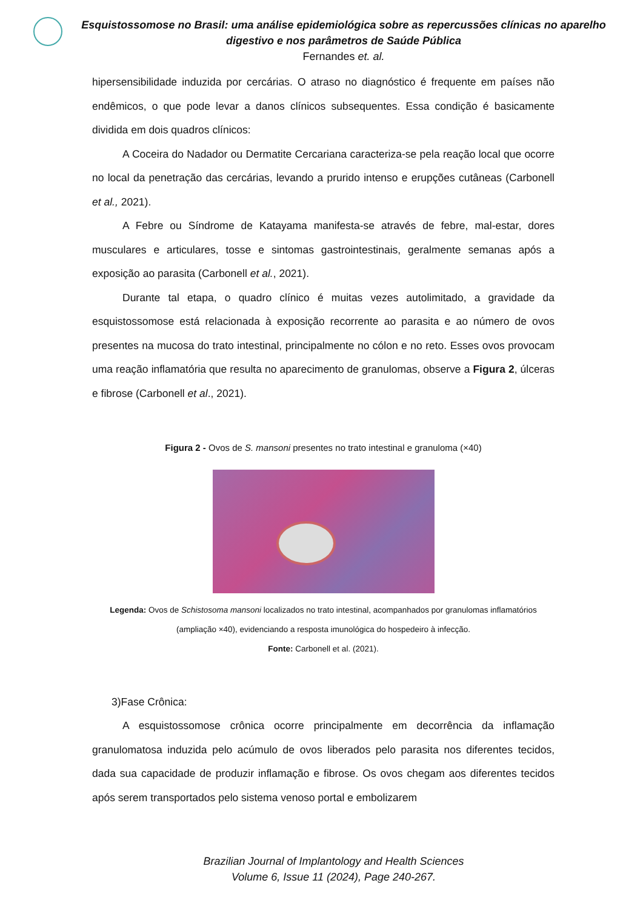Esquistossomose no Brasil: uma análise epidemiológica sobre as repercussões clínicas no aparelho digestivo e nos parâmetros de Saúde Pública
Fernandes et. al.
hipersensibilidade induzida por cercárias. O atraso no diagnóstico é frequente em países não endêmicos, o que pode levar a danos clínicos subsequentes. Essa condição é basicamente dividida em dois quadros clínicos:
A Coceira do Nadador ou Dermatite Cercariana caracteriza-se pela reação local que ocorre no local da penetração das cercárias, levando a prurido intenso e erupções cutâneas (Carbonell et al., 2021).
A Febre ou Síndrome de Katayama manifesta-se através de febre, mal-estar, dores musculares e articulares, tosse e sintomas gastrointestinais, geralmente semanas após a exposição ao parasita (Carbonell et al., 2021).
Durante tal etapa, o quadro clínico é muitas vezes autolimitado, a gravidade da esquistossomose está relacionada à exposição recorrente ao parasita e ao número de ovos presentes na mucosa do trato intestinal, principalmente no cólon e no reto. Esses ovos provocam uma reação inflamatória que resulta no aparecimento de granulomas, observe a Figura 2, úlceras e fibrose (Carbonell et al., 2021).
Figura 2 - Ovos de S. mansoni presentes no trato intestinal e granuloma (×40)
Legenda: Ovos de Schistosoma mansoni localizados no trato intestinal, acompanhados por granulomas inflamatórios (ampliação ×40), evidenciando a resposta imunológica do hospedeiro à infecção.
Fonte: Carbonell et al. (2021).
3)Fase Crônica:
A esquistossomose crônica ocorre principalmente em decorrência da inflamação granulomatosa induzida pelo acúmulo de ovos liberados pelo parasita nos diferentes tecidos, dada sua capacidade de produzir inflamação e fibrose. Os ovos chegam aos diferentes tecidos após serem transportados pelo sistema venoso portal e embolizarem
Brazilian Journal of Implantology and Health Sciences
Volume 6, Issue 11 (2024), Page 240-267.